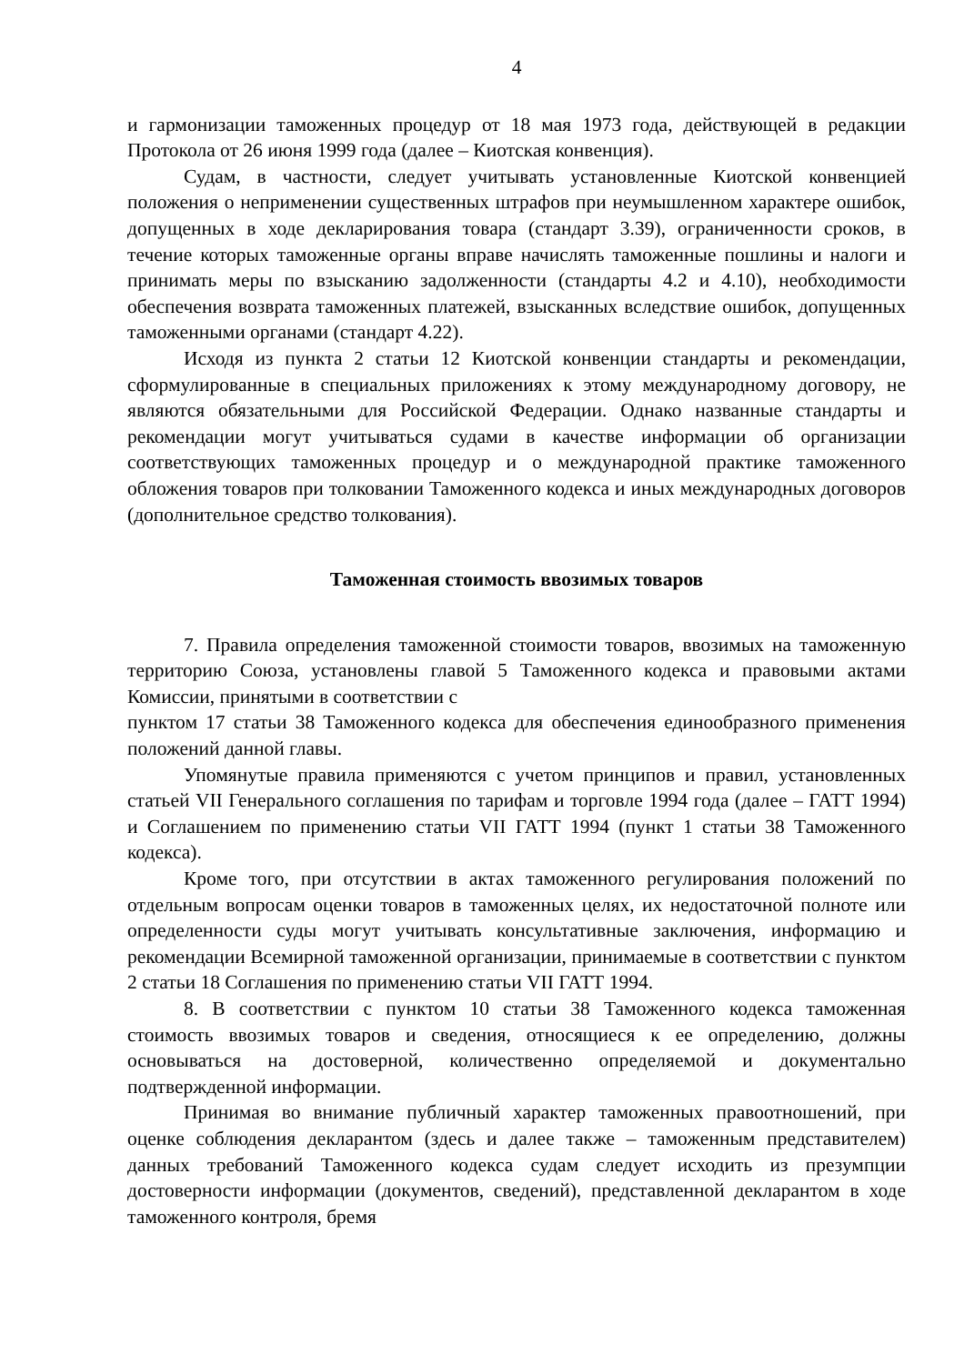4
и гармонизации таможенных процедур от 18 мая 1973 года, действующей в редакции Протокола от 26 июня 1999 года (далее – Киотская конвенция).
Судам, в частности, следует учитывать установленные Киотской конвенцией положения о неприменении существенных штрафов при неумышленном характере ошибок, допущенных в ходе декларирования товара (стандарт 3.39), ограниченности сроков, в течение которых таможенные органы вправе начислять таможенные пошлины и налоги и принимать меры по взысканию задолженности (стандарты 4.2 и 4.10), необходимости обеспечения возврата таможенных платежей, взысканных вследствие ошибок, допущенных таможенными органами (стандарт 4.22).
Исходя из пункта 2 статьи 12 Киотской конвенции стандарты и рекомендации, сформулированные в специальных приложениях к этому международному договору, не являются обязательными для Российской Федерации. Однако названные стандарты и рекомендации могут учитываться судами в качестве информации об организации соответствующих таможенных процедур и о международной практике таможенного обложения товаров при толковании Таможенного кодекса и иных международных договоров (дополнительное средство толкования).
Таможенная стоимость ввозимых товаров
7. Правила определения таможенной стоимости товаров, ввозимых на таможенную территорию Союза, установлены главой 5 Таможенного кодекса и правовыми актами Комиссии, принятыми в соответствии с
пунктом 17 статьи 38 Таможенного кодекса для обеспечения единообразного применения положений данной главы.
Упомянутые правила применяются с учетом принципов и правил, установленных статьей VII Генерального соглашения по тарифам и торговле 1994 года (далее – ГАТТ 1994) и Соглашением по применению статьи VII ГАТТ 1994 (пункт 1 статьи 38 Таможенного кодекса).
Кроме того, при отсутствии в актах таможенного регулирования положений по отдельным вопросам оценки товаров в таможенных целях, их недостаточной полноте или определенности суды могут учитывать консультативные заключения, информацию и рекомендации Всемирной таможенной организации, принимаемые в соответствии с пунктом 2 статьи 18 Соглашения по применению статьи VII ГАТТ 1994.
8. В соответствии с пунктом 10 статьи 38 Таможенного кодекса таможенная стоимость ввозимых товаров и сведения, относящиеся к ее определению, должны основываться на достоверной, количественно определяемой и документально подтвержденной информации.
Принимая во внимание публичный характер таможенных правоотношений, при оценке соблюдения декларантом (здесь и далее также – таможенным представителем) данных требований Таможенного кодекса судам следует исходить из презумпции достоверности информации (документов, сведений), представленной декларантом в ходе таможенного контроля, бремя